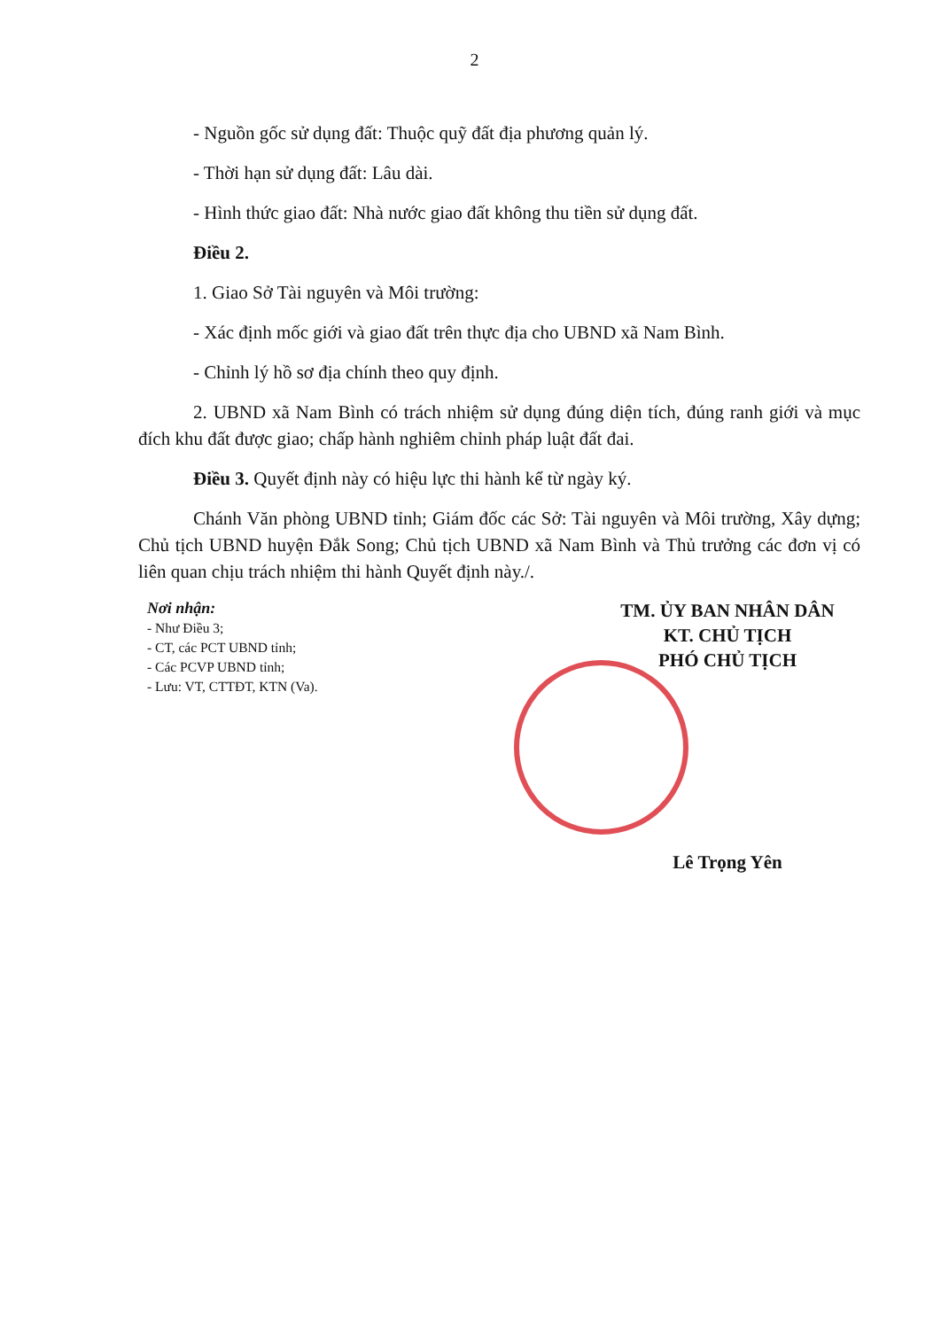2
- Nguồn gốc sử dụng đất: Thuộc quỹ đất địa phương quản lý.
- Thời hạn sử dụng đất: Lâu dài.
- Hình thức giao đất: Nhà nước giao đất không thu tiền sử dụng đất.
Điều 2.
1. Giao Sở Tài nguyên và Môi trường:
- Xác định mốc giới và giao đất trên thực địa cho UBND xã Nam Bình.
- Chỉnh lý hồ sơ địa chính theo quy định.
2. UBND xã Nam Bình có trách nhiệm sử dụng đúng diện tích, đúng ranh giới và mục đích khu đất được giao; chấp hành nghiêm chỉnh pháp luật đất đai.
Điều 3. Quyết định này có hiệu lực thi hành kể từ ngày ký.
Chánh Văn phòng UBND tỉnh; Giám đốc các Sở: Tài nguyên và Môi trường, Xây dựng; Chủ tịch UBND huyện Đắk Song; Chủ tịch UBND xã Nam Bình và Thủ trưởng các đơn vị có liên quan chịu trách nhiệm thi hành Quyết định này./.
Nơi nhận:
- Như Điều 3;
- CT, các PCT UBND tỉnh;
- Các PCVP UBND tỉnh;
- Lưu: VT, CTTĐT, KTN (Va).
TM. ỦY BAN NHÂN DÂN
KT. CHỦ TỊCH
PHÓ CHỦ TỊCH
Lê Trọng Yên